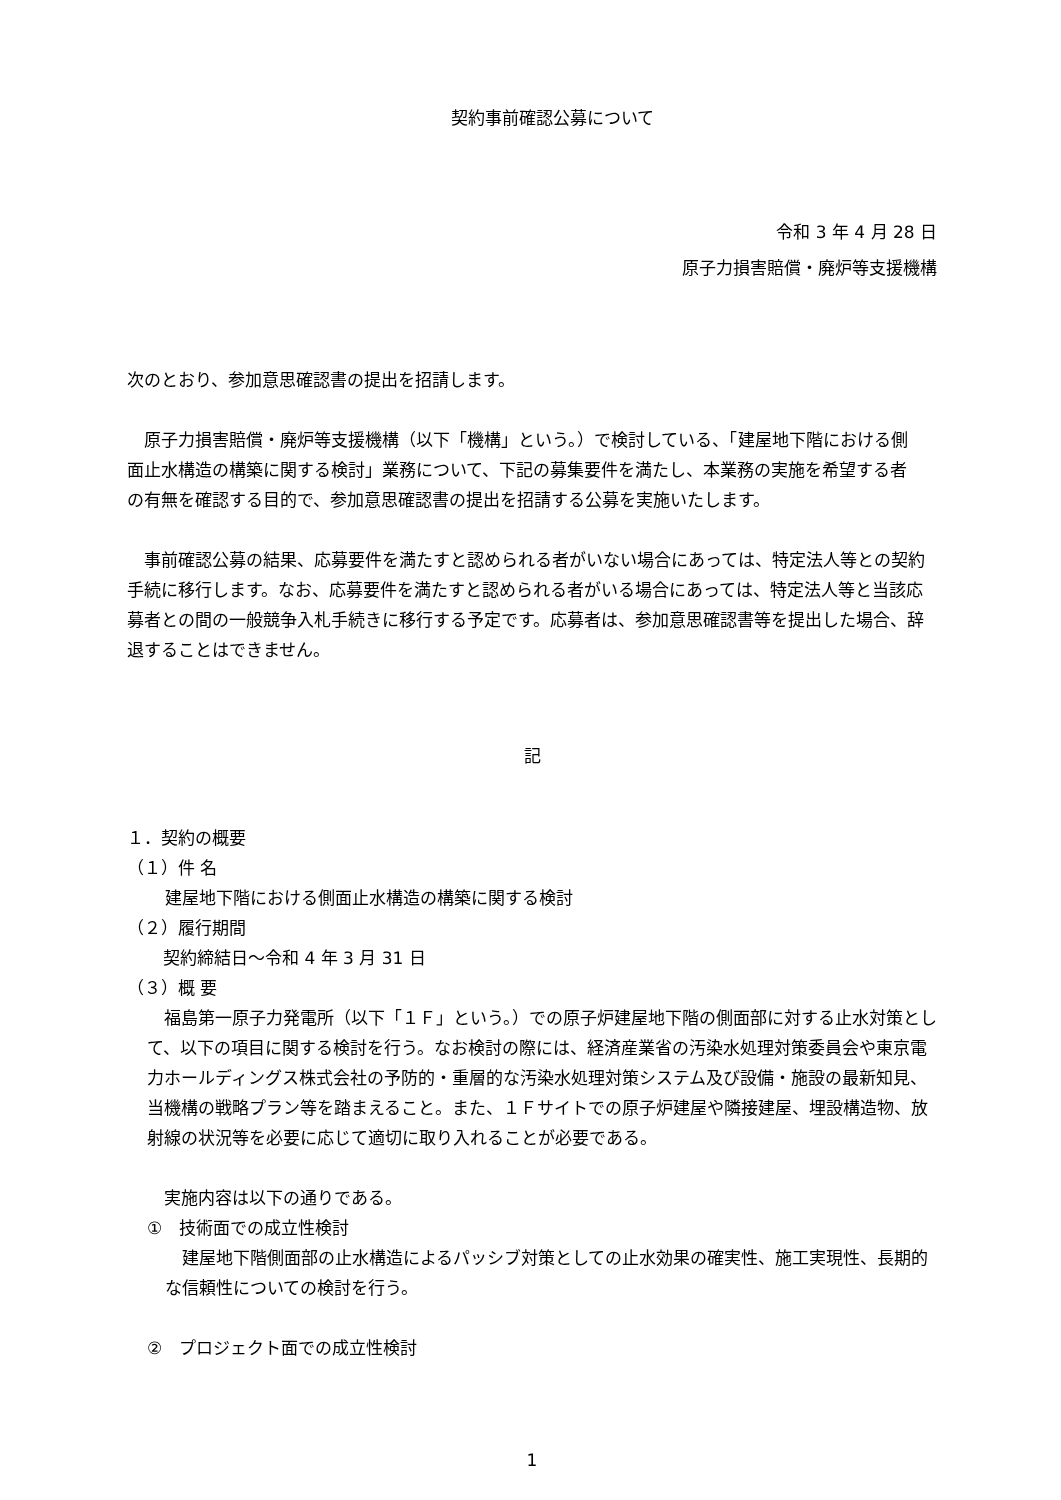契約事前確認公募について
令和 3 年 4 月 28 日
原子力損害賠償・廃炉等支援機構
次のとおり、参加意思確認書の提出を招請します。
原子力損害賠償・廃炉等支援機構（以下「機構」という。）で検討している、「建屋地下階における側面止水構造の構築に関する検討」業務について、下記の募集要件を満たし、本業務の実施を希望する者の有無を確認する目的で、参加意思確認書の提出を招請する公募を実施いたします。
事前確認公募の結果、応募要件を満たすと認められる者がいない場合にあっては、特定法人等との契約手続に移行します。なお、応募要件を満たすと認められる者がいる場合にあっては、特定法人等と当該応募者との間の一般競争入札手続きに移行する予定です。応募者は、参加意思確認書等を提出した場合、辞退することはできません。
記
１．契約の概要
（１）件 名
建屋地下階における側面止水構造の構築に関する検討
（２）履行期間
契約締結日～令和 4 年 3 月 31 日
（３）概 要
福島第一原子力発電所（以下「１Ｆ」という。）での原子炉建屋地下階の側面部に対する止水対策として、以下の項目に関する検討を行う。なお検討の際には、経済産業省の汚染水処理対策委員会や東京電力ホールディングス株式会社の予防的・重層的な汚染水処理対策システム及び設備・施設の最新知見、当機構の戦略プラン等を踏まえること。また、１Ｆサイトでの原子炉建屋や隣接建屋、埋設構造物、放射線の状況等を必要に応じて適切に取り入れることが必要である。
実施内容は以下の通りである。
①　技術面での成立性検討
建屋地下階側面部の止水構造によるパッシブ対策としての止水効果の確実性、施工実現性、長期的な信頼性についての検討を行う。
②　プロジェクト面での成立性検討
1